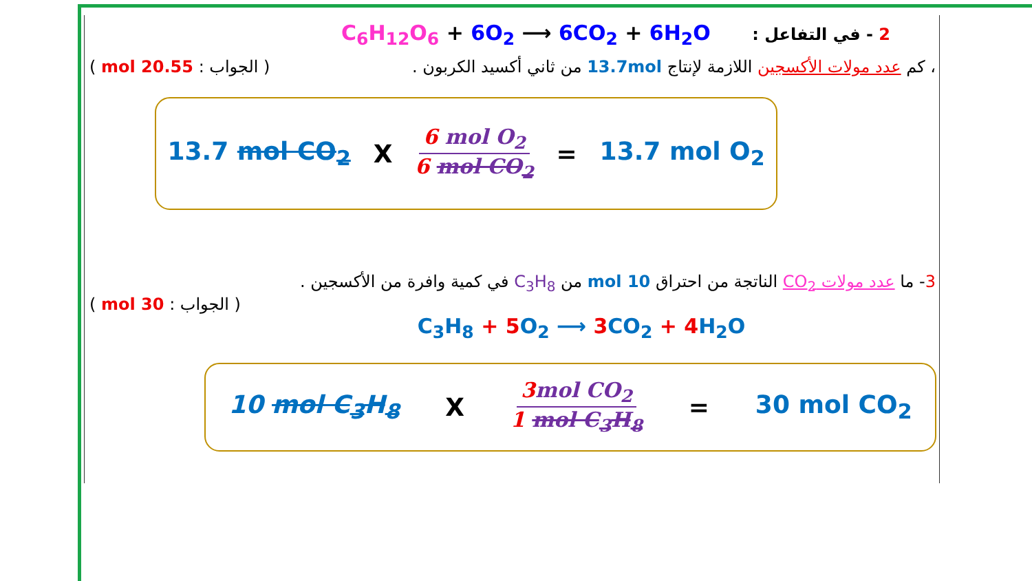C<sub>6</sub>H<sub>12</sub>O<sub>6</sub> + 6O<sub>2</sub> ⟶ 6CO<sub>2</sub> + 6H<sub>2</sub>O 2 - في التفاعل :
، كم عدد مولات الأكسجين اللازمة لإنتاج 13.7mol من ثاني أكسيد الكربون . ( الجواب : 20.55 mol )
13.7 mol CO<sub>2</sub> X 6 mol O<sub>2</sub> 6 mol CO<sub>2</sub> = 13.7 mol O<sub>2</sub>
3- ما عدد مولات CO<sub>2</sub> الناتجة من احتراق 10 mol من C<sub>3</sub>H<sub>8</sub> في كمية وافرة من الأكسجين .
( الجواب : 30 mol )
C<sub>3</sub>H<sub>8</sub> + 5 O<sub>2</sub> ⟶ 3 CO<sub>2</sub> + 4 H<sub>2</sub>O
10 mol C<sub>3</sub>H<sub>8</sub> X 3 mol CO<sub>2</sub> 1 mol C<sub>3</sub>H<sub>8</sub> = 30 mol CO<sub>2</sub>